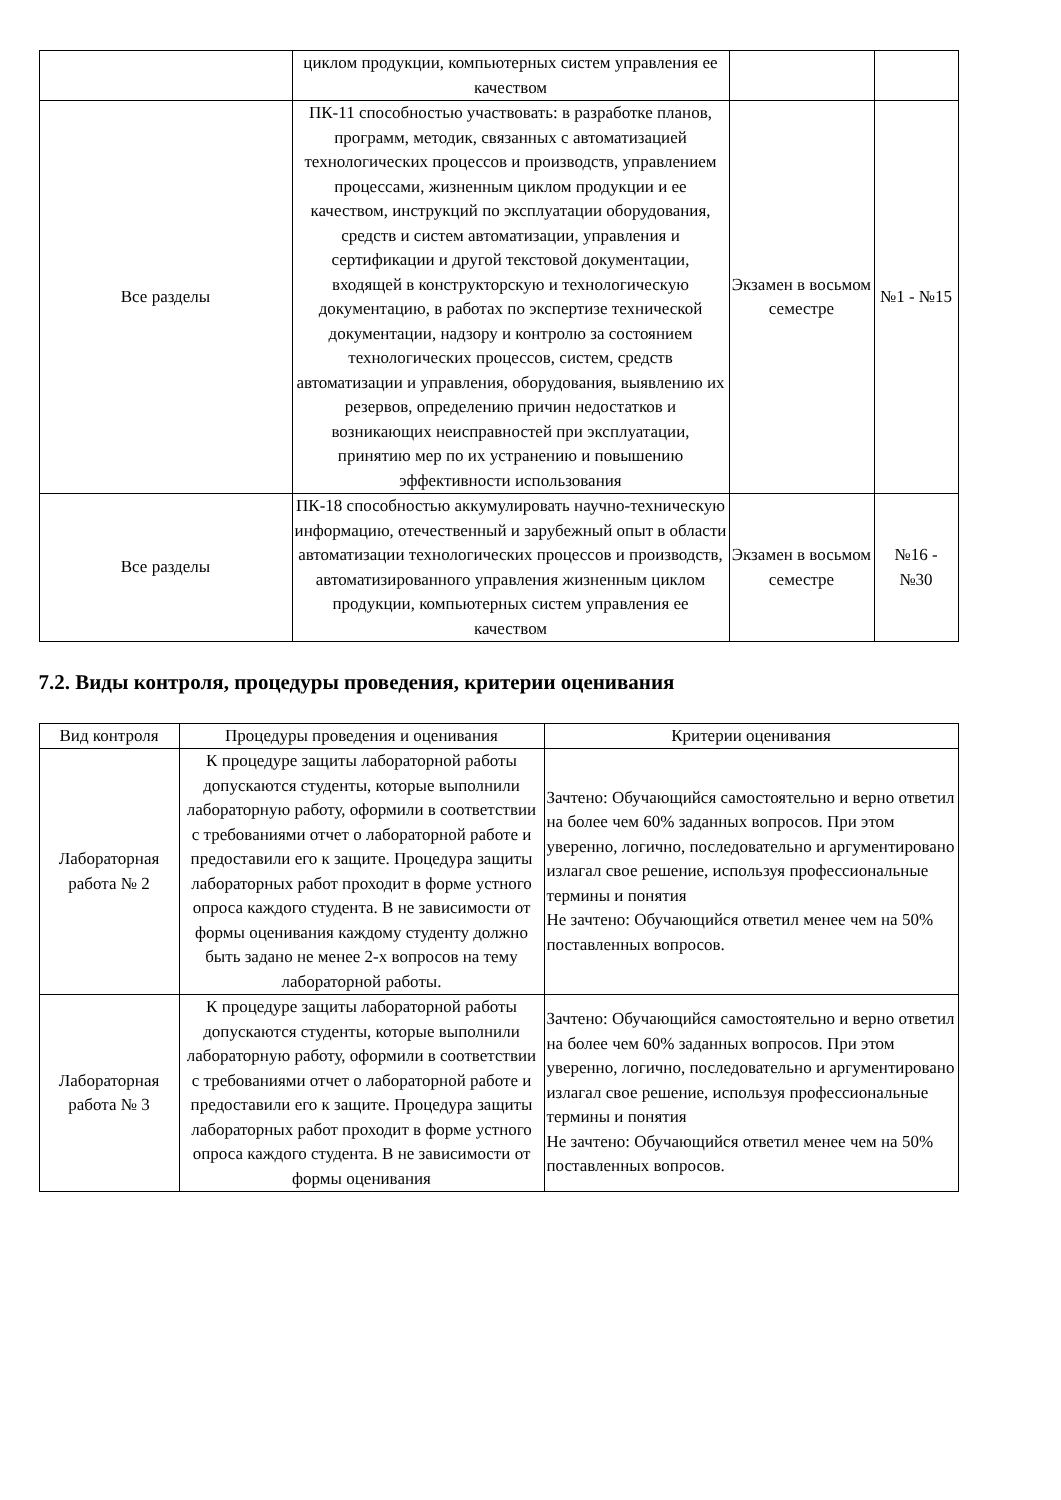| | циклом продукции, компьютерных систем управления ее качеством | | |
| Все разделы | ПК-11 способностью участвовать: в разработке планов, программ, методик, связанных с автоматизацией технологических процессов и производств, управлением процессами, жизненным циклом продукции и ее качеством, инструкций по эксплуатации оборудования, средств и систем автоматизации, управления и сертификации и другой текстовой документации, входящей в конструкторскую и технологическую документацию, в работах по экспертизе технической документации, надзору и контролю за состоянием технологических процессов, систем, средств автоматизации и управления, оборудования, выявлению их резервов, определению причин недостатков и возникающих неисправностей при эксплуатации, принятию мер по их устранению и повышению эффективности использования | Экзамен в восьмом семестре | №1 - №15 |
| Все разделы | ПК-18 способностью аккумулировать научно-техническую информацию, отечественный и зарубежный опыт в области автоматизации технологических процессов и производств, автоматизированного управления жизненным циклом продукции, компьютерных систем управления ее качеством | Экзамен в восьмом семестре | №16 - №30 |
7.2. Виды контроля, процедуры проведения, критерии оценивания
| Вид контроля | Процедуры проведения и оценивания | Критерии оценивания |
| --- | --- | --- |
| Лабораторная работа № 2 | К процедуре защиты лабораторной работы допускаются студенты, которые выполнили лабораторную работу, оформили в соответствии с требованиями отчет о лабораторной работе и предоставили его к защите. Процедура защиты лабораторных работ проходит в форме устного опроса каждого студента. В не зависимости от формы оценивания каждому студенту должно быть задано не менее 2-х вопросов на тему лабораторной работы. | Зачтено: Обучающийся самостоятельно и верно ответил на более чем 60% заданных вопросов. При этом уверенно, логично, последовательно и аргументировано излагал свое решение, используя профессиональные термины и понятия Не зачтено: Обучающийся ответил менее чем на 50% поставленных вопросов. |
| Лабораторная работа № 3 | К процедуре защиты лабораторной работы допускаются студенты, которые выполнили лабораторную работу, оформили в соответствии с требованиями отчет о лабораторной работе и предоставили его к защите. Процедура защиты лабораторных работ проходит в форме устного опроса каждого студента. В не зависимости от формы оценивания | Зачтено: Обучающийся самостоятельно и верно ответил на более чем 60% заданных вопросов. При этом уверенно, логично, последовательно и аргументировано излагал свое решение, используя профессиональные термины и понятия Не зачтено: Обучающийся ответил менее чем на 50% поставленных вопросов. |